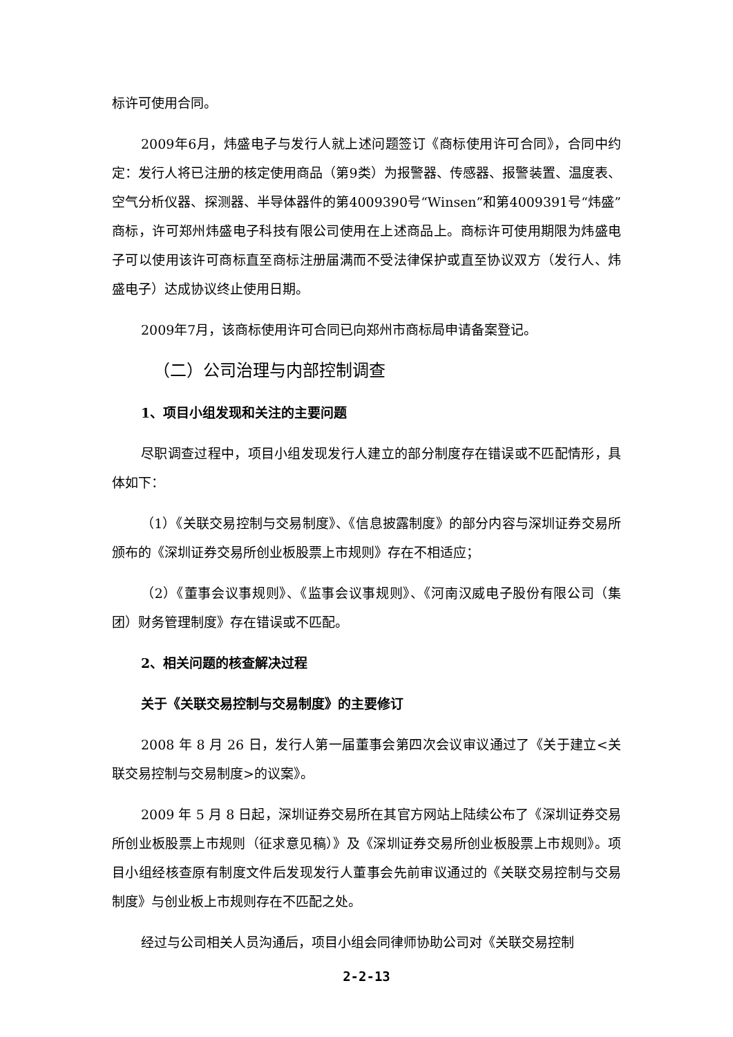标许可使用合同。
2009年6月，炜盛电子与发行人就上述问题签订《商标使用许可合同》，合同中约定：发行人将已注册的核定使用商品（第9类）为报警器、传感器、报警装置、温度表、空气分析仪器、探测器、半导体器件的第4009390号“Winsen”和第4009391号“炜盛”商标，许可郑州炜盛电子科技有限公司使用在上述商品上。商标许可使用期限为炜盛电子可以使用该许可商标直至商标注册届满而不受法律保护或直至协议双方（发行人、炜盛电子）达成协议终止使用日期。
2009年7月，该商标使用许可合同已向郑州市商标局申请备案登记。
（二）公司治理与内部控制调查
1、项目小组发现和关注的主要问题
尽职调查过程中，项目小组发现发行人建立的部分制度存在错误或不匹配情形，具体如下：
（1）《关联交易控制与交易制度》、《信息披露制度》的部分内容与深圳证券交易所颁布的《深圳证券交易所创业板股票上市规则》存在不相适应；
（2）《董事会议事规则》、《监事会议事规则》、《河南汉威电子股份有限公司（集团）财务管理制度》存在错误或不匹配。
2、相关问题的核查解决过程
关于《关联交易控制与交易制度》的主要修订
2008 年 8 月 26 日，发行人第一届董事会第四次会议审议通过了《关于建立<关联交易控制与交易制度>的议案》。
2009 年 5 月 8 日起，深圳证券交易所在其官方网站上陆续公布了《深圳证券交易所创业板股票上市规则（征求意见稿）》及《深圳证券交易所创业板股票上市规则》。项目小组经核查原有制度文件后发现发行人董事会先前审议通过的《关联交易控制与交易制度》与创业板上市规则存在不匹配之处。
经过与公司相关人员沟通后，项目小组会同律师协助公司对《关联交易控制
2-2-13